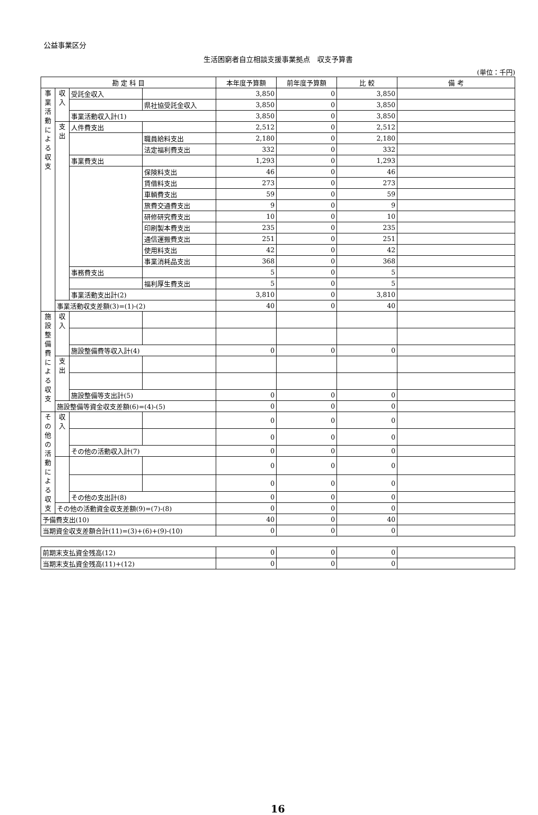公益事業区分
生活困窮者自立相談支援事業拠点　収支予算書
(単位：千円)
| 勘 定 科 目 | | | | 本年度予算額 | 前年度予算額 | 比 較 | 備 考 |
| --- | --- | --- | --- | --- | --- | --- | --- |
| 事業活動による収支 | 収入 | 受託金収入 | | 3,850 | 0 | 3,850 | |
| | | | 県社協受託金収入 | 3,850 | 0 | 3,850 | |
| | | 事業活動収入計(1) | | 3,850 | 0 | 3,850 | |
| | 支出 | 人件費支出 | | 2,512 | 0 | 2,512 | |
| | | | 職員給料支出 | 2,180 | 0 | 2,180 | |
| | | | 法定福利費支出 | 332 | 0 | 332 | |
| | | 事業費支出 | | 1,293 | 0 | 1,293 | |
| | | | 保険料支出 | 46 | 0 | 46 | |
| | | | 賃借料支出 | 273 | 0 | 273 | |
| | | | 車輌費支出 | 59 | 0 | 59 | |
| | | | 旅費交通費支出 | 9 | 0 | 9 | |
| | | | 研修研究費支出 | 10 | 0 | 10 | |
| | | | 印刷製本費支出 | 235 | 0 | 235 | |
| | | | 通信運搬費支出 | 251 | 0 | 251 | |
| | | | 使用料支出 | 42 | 0 | 42 | |
| | | | 事業消耗品支出 | 368 | 0 | 368 | |
| | | 事務費支出 | | 5 | 0 | 5 | |
| | | | 福利厚生費支出 | 5 | 0 | 5 | |
| | | 事業活動支出計(2) | | 3,810 | 0 | 3,810 | |
| | 事業活動収支差額(3)=(1)-(2) | | | 40 | 0 | 40 | |
| 施設整備費による収支 | 収入 | | | | | | |
| | | 施設整備費等収入計(4) | | 0 | 0 | 0 | |
| | 支出 | | | | | | |
| | | 施設整備等支出計(5) | | 0 | 0 | 0 | |
| | 施設整備等資金収支差額(6)=(4)-(5) | | | 0 | 0 | 0 | |
| その他の活動による収支 | 収入 | | | 0 | 0 | 0 | |
| | | | | 0 | 0 | 0 | |
| | | その他の活動収入計(7) | | 0 | 0 | 0 | |
| | | | | 0 | 0 | 0 | |
| | | | | 0 | 0 | 0 | |
| | | その他の支出計(8) | | 0 | 0 | 0 | |
| | その他の活動資金収支差額(9)=(7)-(8) | | | 0 | 0 | 0 | |
| 予備費支出(10) | | | | 40 | 0 | 40 | |
| 当期資金収支差額合計(11)=(3)+(6)+(9)-(10) | | | | 0 | 0 | 0 | |
| 前期末支払資金残高(12) | 0 | 0 | 0 | |
| 当期末支払資金残高(11)+(12) | 0 | 0 | 0 | |
16